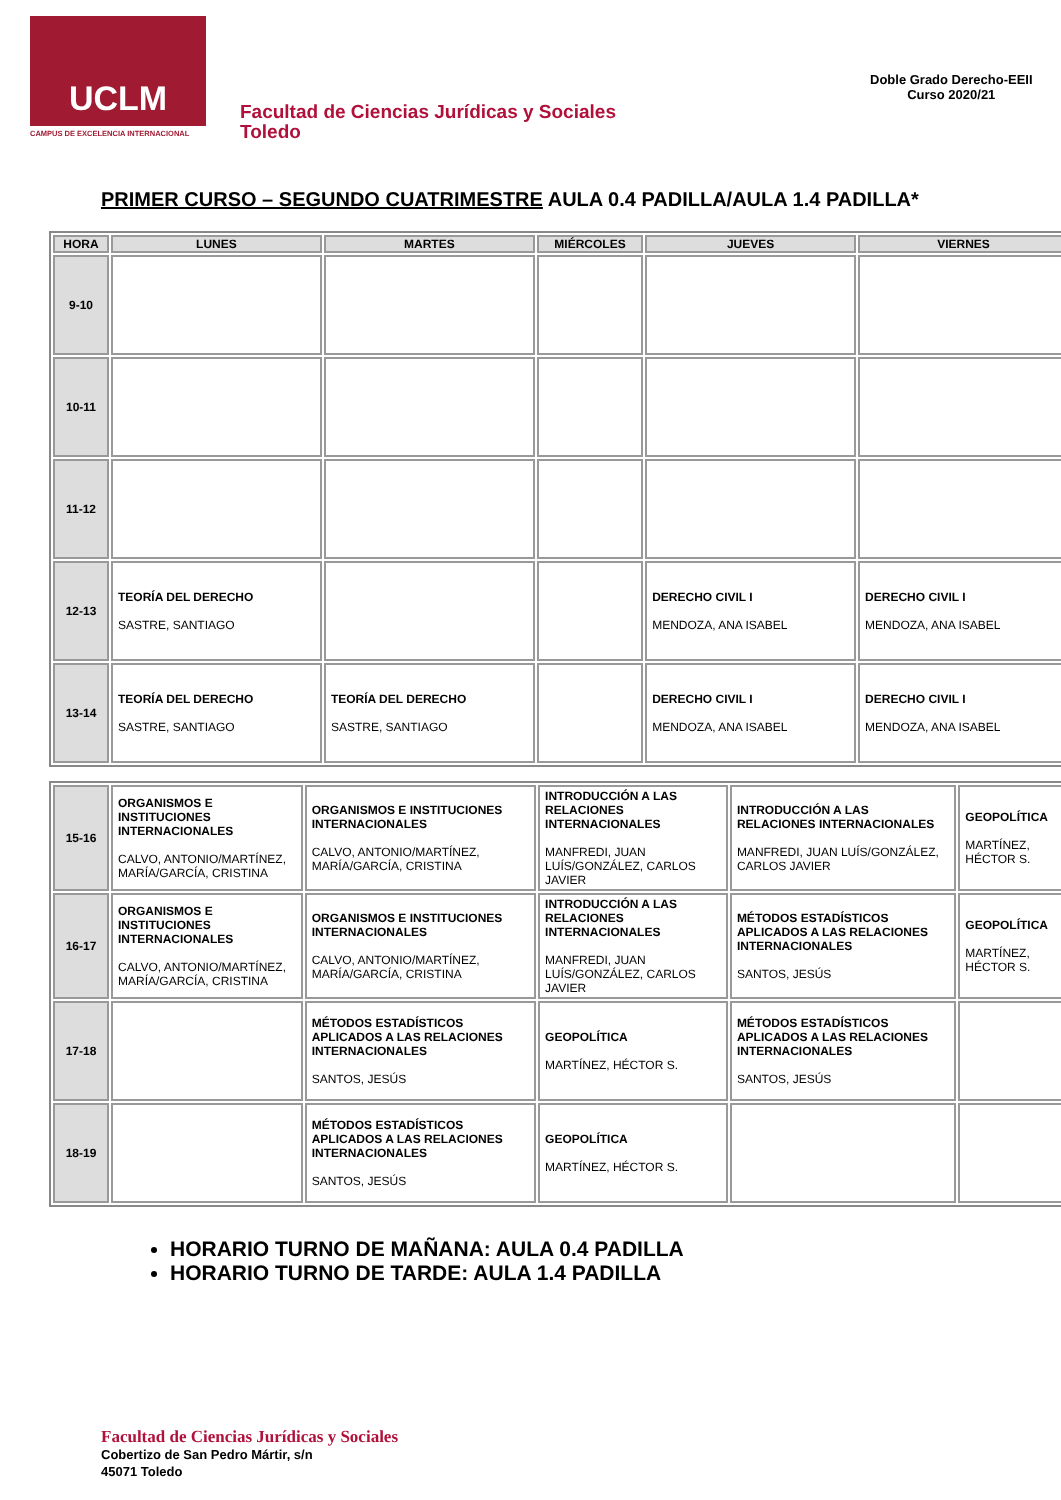UCLM
CAMPUS DE EXCELENCIA INTERNACIONAL
Facultad de Ciencias Jurídicas y Sociales
Toledo
Doble Grado Derecho-EEII
Curso 2020/21
PRIMER CURSO – SEGUNDO CUATRIMESTRE AULA 0.4 PADILLA/AULA 1.4 PADILLA*
| HORA | LUNES | MARTES | MIÉRCOLES | JUEVES | VIERNES |
| --- | --- | --- | --- | --- | --- |
| 9-10 | | | | | |
| 10-11 | | | | | |
| 11-12 | | | | | |
| 12-13 | TEORÍA DEL DERECHO SASTRE, SANTIAGO | | | DERECHO CIVIL I MENDOZA, ANA ISABEL | DERECHO CIVIL I MENDOZA, ANA ISABEL |
| 13-14 | TEORÍA DEL DERECHO SASTRE, SANTIAGO | TEORÍA DEL DERECHO SASTRE, SANTIAGO | | DERECHO CIVIL I MENDOZA, ANA ISABEL | DERECHO CIVIL I MENDOZA, ANA ISABEL |
| 15-16 | ORGANISMOS E INSTITUCIONES INTERNACIONALES CALVO, ANTONIO/MARTÍNEZ, MARÍA/GARCÍA, CRISTINA | ORGANISMOS E INSTITUCIONES INTERNACIONALES CALVO, ANTONIO/MARTÍNEZ, MARÍA/GARCÍA, CRISTINA | INTRODUCCIÓN A LAS RELACIONES INTERNACIONALES MANFREDI, JUAN LUÍS/GONZÁLEZ, CARLOS JAVIER | INTRODUCCIÓN A LAS RELACIONES INTERNACIONALES MANFREDI, JUAN LUÍS/GONZÁLEZ, CARLOS JAVIER | GEOPOLÍTICA MARTÍNEZ, HÉCTOR S. |
| 16-17 | ORGANISMOS E INSTITUCIONES INTERNACIONALES CALVO, ANTONIO/MARTÍNEZ, MARÍA/GARCÍA, CRISTINA | ORGANISMOS E INSTITUCIONES INTERNACIONALES CALVO, ANTONIO/MARTÍNEZ, MARÍA/GARCÍA, CRISTINA | INTRODUCCIÓN A LAS RELACIONES INTERNACIONALES MANFREDI, JUAN LUÍS/GONZÁLEZ, CARLOS JAVIER | MÉTODOS ESTADÍSTICOS APLICADOS A LAS RELACIONES INTERNACIONALES SANTOS, JESÚS | GEOPOLÍTICA MARTÍNEZ, HÉCTOR S. |
| 17-18 | | MÉTODOS ESTADÍSTICOS APLICADOS A LAS RELACIONES INTERNACIONALES SANTOS, JESÚS | GEOPOLÍTICA MARTÍNEZ, HÉCTOR S. | MÉTODOS ESTADÍSTICOS APLICADOS A LAS RELACIONES INTERNACIONALES SANTOS, JESÚS | |
| 18-19 | | MÉTODOS ESTADÍSTICOS APLICADOS A LAS RELACIONES INTERNACIONALES SANTOS, JESÚS | GEOPOLÍTICA MARTÍNEZ, HÉCTOR S. | | |
HORARIO TURNO DE MAÑANA: AULA 0.4 PADILLA
HORARIO TURNO DE TARDE: AULA 1.4 PADILLA
Facultad de Ciencias Jurídicas y Sociales
Cobertizo de San Pedro Mártir, s/n
45071 Toledo